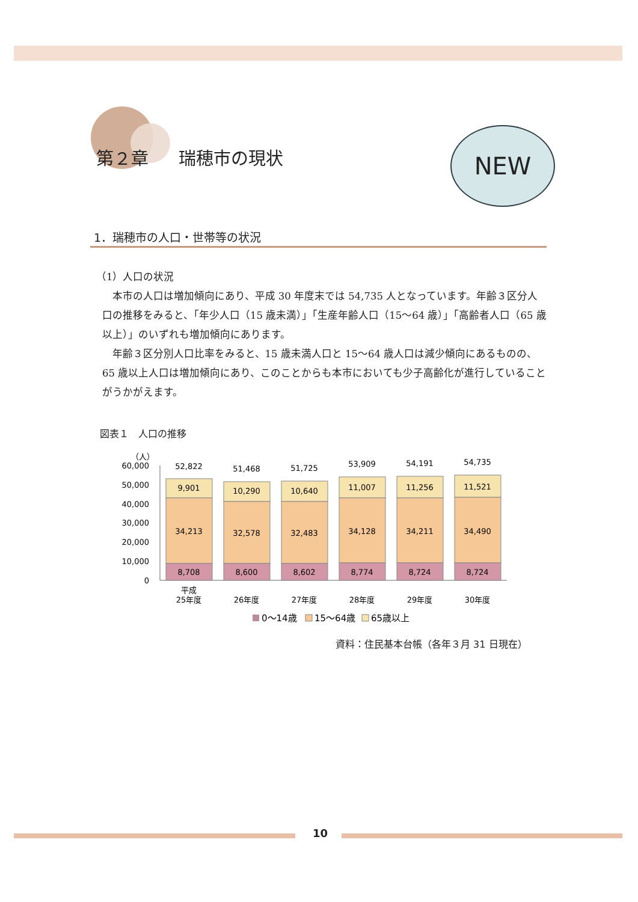第２章 瑞穂市の現状
NEW
1．瑞穂市の人口・世帯等の状況
（1）人口の状況
本市の人口は増加傾向にあり、平成 30 年度末では 54,735 人となっています。年齢３区分人口の推移をみると、「年少人口（15 歳未満）」「生産年齢人口（15～64 歳）」「高齢者人口（65 歳以上）」のいずれも増加傾向にあります。
年齢３区分別人口比率をみると、15 歳未満人口と 15～64 歳人口は減少傾向にあるものの、65 歳以上人口は増加傾向にあり、このことからも本市においても少子高齢化が進行していることがうかがえます。
図表１　人口の推移
（人）
60,000
50,000
40,000
30,000
20,000
10,000
0
52,822
9,901
34,213
8,708
平成
25年度
51,468
10,290
32,578
8,600
26年度
51,725
10,640
32,483
8,602
27年度
53,909
11,007
34,128
8,774
28年度
54,191
11,256
34,211
8,724
29年度
54,735
11,521
34,490
8,724
30年度
0～14歳
15～64歳
65歳以上
資料：住民基本台帳（各年３月 31 日現在）
10